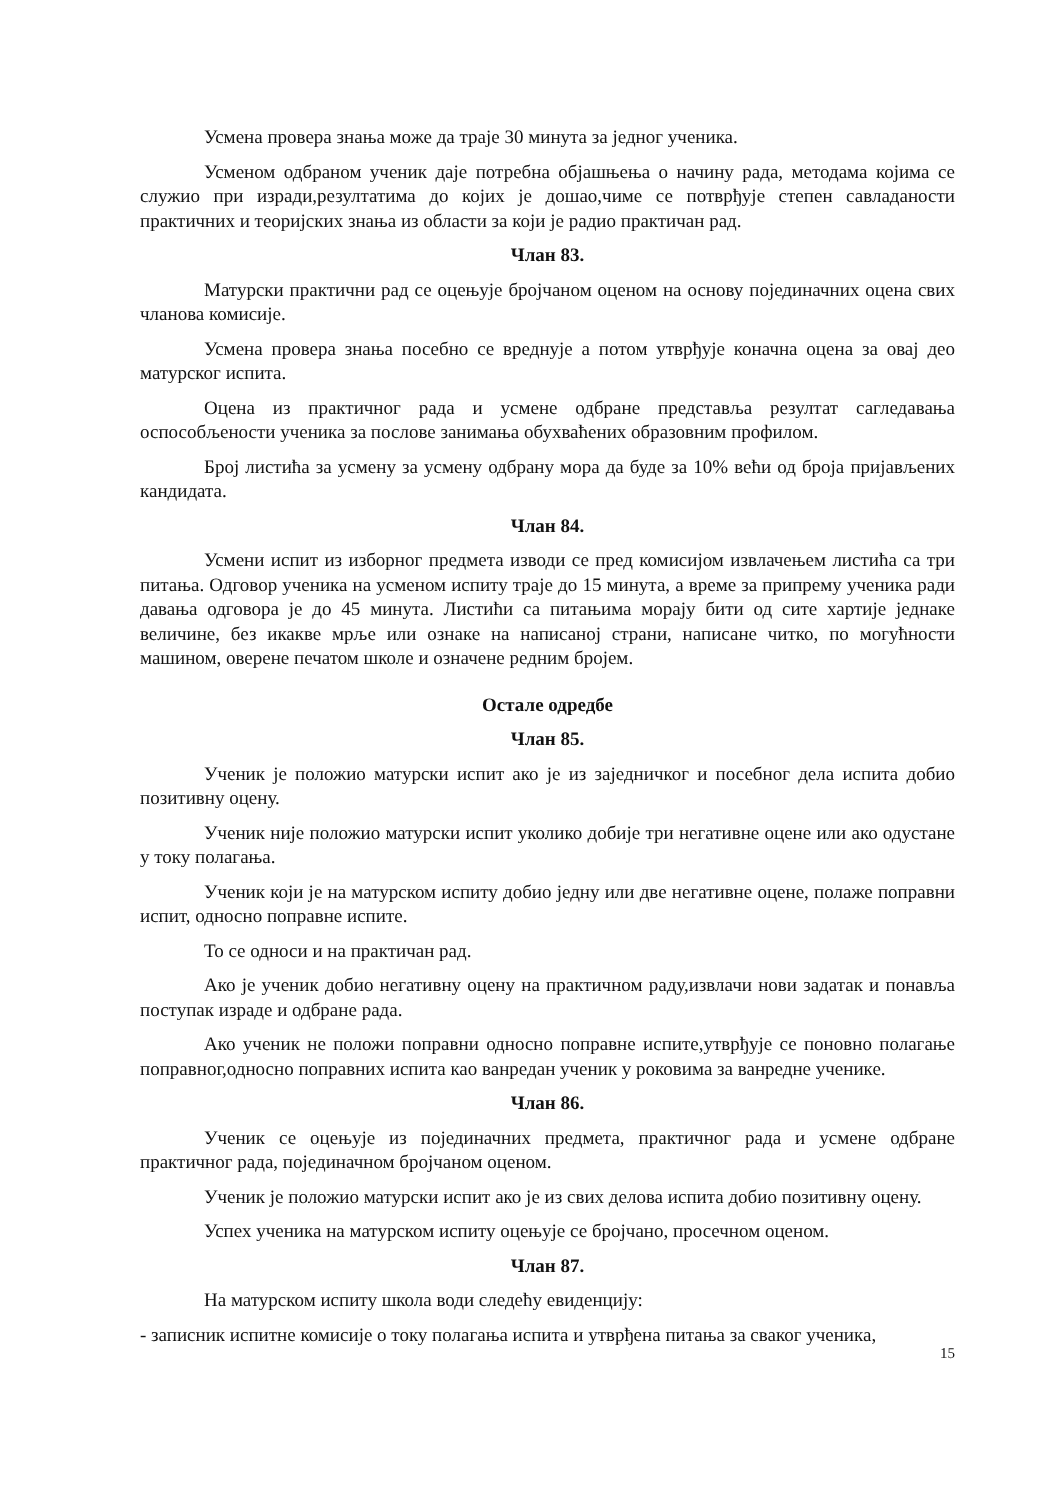Усмена провера знања може да траје 30 минута за једног ученика.
Усменом одбраном ученик даје потребна објашњења о начину рада, методама којима се служио при изради,резултатима до којих је дошао,чиме се потврђује степен савладаности практичних и теоријских знања из области за који је радио практичан рад.
Члан 83.
Матурски практични рад се оцењује бројчаном оценом на основу појединачних оцена свих чланова комисије.
Усмена провера знања посебно се вреднује а потом утврђује коначна оцена за овај део матурског испита.
Оцена из практичног рада и усмене одбране представља резултат сагледавања оспособљености ученика за послове занимања обухваћених образовним профилом.
Број листића за усмену за усмену одбрану мора да буде за 10% већи од броја пријављених кандидата.
Члан 84.
Усмени испит из изборног предмета изводи се пред комисијом извлачењем листића са три питања. Одговор ученика на усменом испиту траје до 15 минута, а време за припрему ученика ради давања одговора је до 45 минута. Листићи са питањима морају бити од сите хартије једнаке величине, без икакве мрље или ознаке на написаној страни, написане читко, по могућности машином, оверене печатом школе и означене редним бројем.
Остале одредбе
Члан 85.
Ученик је положио матурски испит ако је из заједничког и посебног дела испита добио позитивну оцену.
Ученик није положио матурски испит уколико добије три негативне оцене или ако одустане у току полагања.
Ученик који је на матурском испиту добио једну или две негативне оцене, полаже поправни испит, односно поправне испите.
То се односи и на практичан рад.
Ако је ученик добио негативну оцену на практичном раду,извлачи нови задатак и понавља поступак израде и одбране рада.
Ако ученик не положи поправни односно поправне испите,утврђује се поновно полагање поправног,односно поправних испита као ванредан ученик у роковима за ванредне ученике.
Члан 86.
Ученик се оцењује из појединачних предмета, практичног рада и усмене одбране практичног рада, појединачном бројчаном оценом.
Ученик је положио матурски испит ако је из свих делова испита добио позитивну оцену.
Успех ученика на матурском испиту оцењује се бројчано, просечном оценом.
Члан 87.
На матурском испиту школа води следећу евиденцију:
- записник испитне комисије о току полагања испита и утврђена питања за сваког ученика,
15